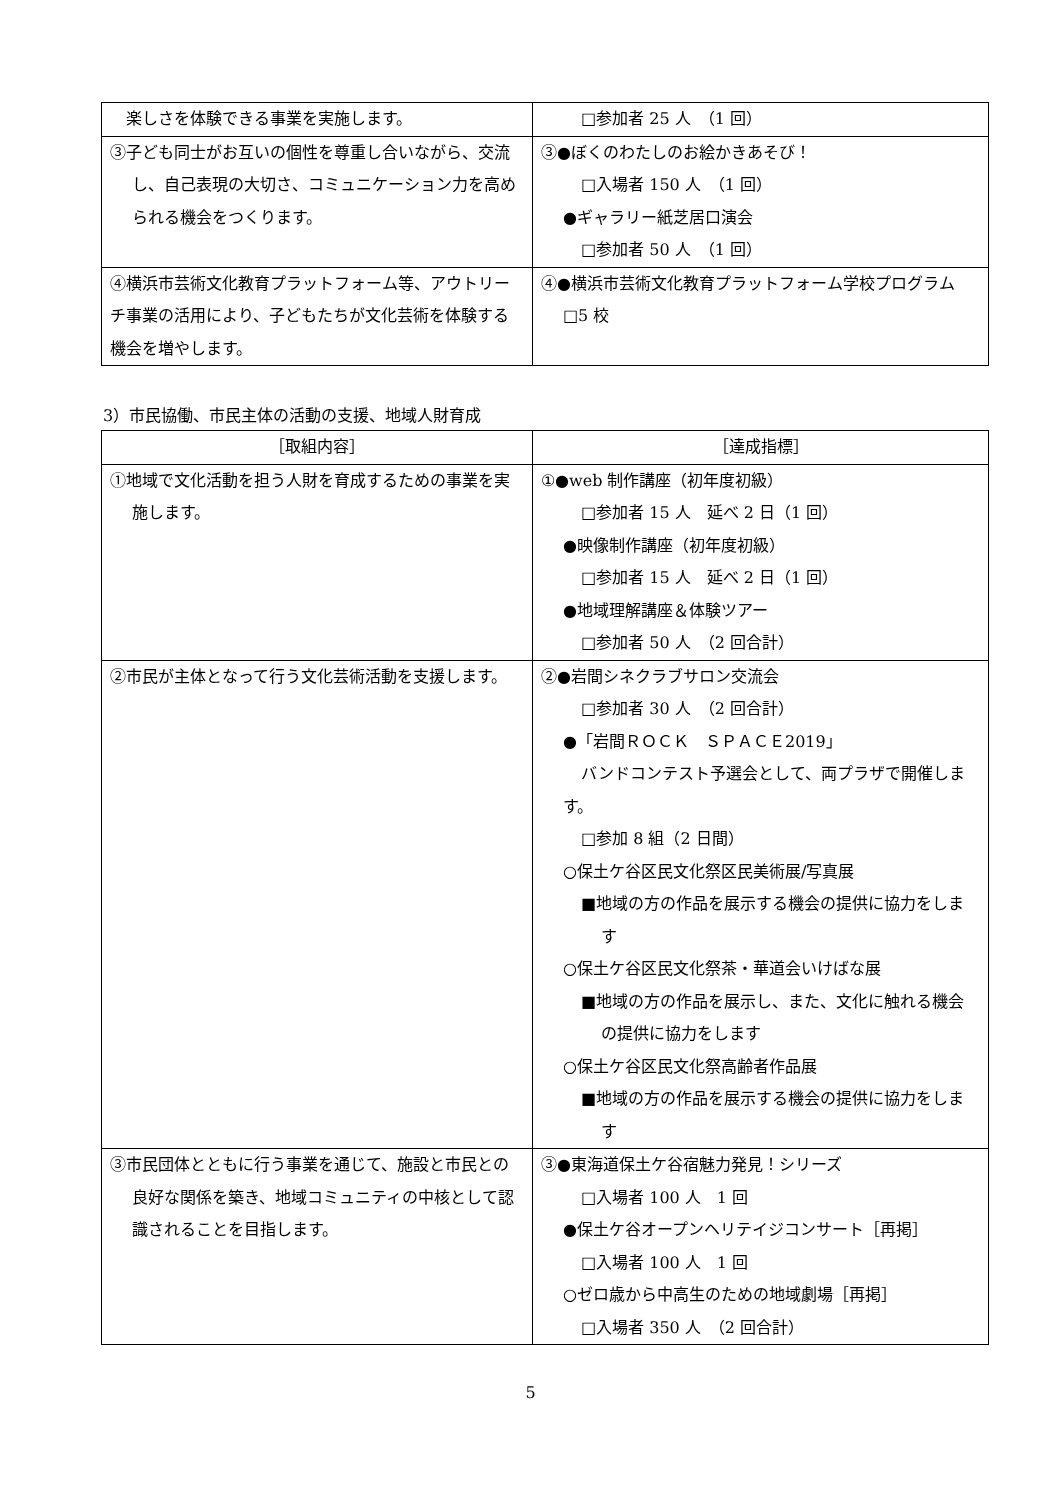| 楽しさを体験できる事業を実施します。 | □参加者 25 人 （1 回） |
| ③子ども同士がお互いの個性を尊重し合いながら、交流し、自己表現の大切さ、コミュニケーション力を高められる機会をつくります。 | ③●ぼくのわたしのお絵かきあそび！ □入場者 150 人 （1 回） ●ギャラリー紙芝居口演会 □参加者 50 人 （1 回） |
| ④横浜市芸術文化教育プラットフォーム等、アウトリーチ事業の活用により、子どもたちが文化芸術を体験する機会を増やします。 | ④●横浜市芸術文化教育プラットフォーム学校プログラム □5 校 |
3）市民協働、市民主体の活動の支援、地域人財育成
| ［取組内容］ | ［達成指標］ |
| --- | --- |
| ①地域で文化活動を担う人財を育成するための事業を実施します。 | ①●web 制作講座（初年度初級） □参加者 15 人 延べ 2 日（1 回） ●映像制作講座（初年度初級） □参加者 15 人 延べ 2 日（1 回） ●地域理解講座＆体験ツアー □参加者 50 人 （2 回合計） |
| ②市民が主体となって行う文化芸術活動を支援します。 | ②●岩間シネクラブサロン交流会 □参加者 30 人 （2 回合計） ●「岩間ＲＯＣＫ ＳＰＡＣＥ2019」 バンドコンテスト予選会として、両プラザで開催します。 □参加 8 組（2 日間） ○保土ケ谷区民文化祭区民美術展/写真展 ■地域の方の作品を展示する機会の提供に協力をします ○保土ケ谷区民文化祭茶・華道会いけばな展 ■地域の方の作品を展示し、また、文化に触れる機会の提供に協力をします ○保土ケ谷区民文化祭高齢者作品展 ■地域の方の作品を展示する機会の提供に協力をします |
| ③市民団体とともに行う事業を通じて、施設と市民との良好な関係を築き、地域コミュニティの中核として認識されることを目指します。 | ③●東海道保土ケ谷宿魅力発見！シリーズ □入場者 100 人 1 回 ●保土ケ谷オープンヘリテイジコンサート［再掲］ □入場者 100 人 1 回 ○ゼロ歳から中高生のための地域劇場［再掲］ □入場者 350 人 （2 回合計） |
5